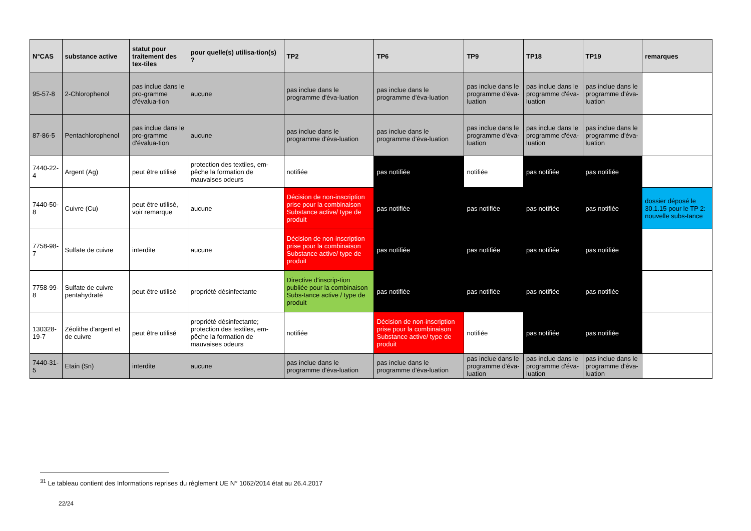| N°CAS | substance active | statut pour traitement des tex-tiles | pour quelle(s) utilisa-tion(s) ? | TP2 | TP6 | TP9 | TP18 | TP19 | remarques |
| --- | --- | --- | --- | --- | --- | --- | --- | --- | --- |
| 95-57-8 | 2-Chlorophenol | pas inclue dans le pro-gramme d'évalua-tion | aucune | pas inclue dans le programme d'éva-luation | pas inclue dans le programme d'éva-luation | pas inclue dans le programme d'éva-luation | pas inclue dans le programme d'éva-luation | pas inclue dans le programme d'éva-luation | |
| 87-86-5 | Pentachlorophenol | pas inclue dans le pro-gramme d'évalua-tion | aucune | pas inclue dans le programme d'éva-luation | pas inclue dans le programme d'éva-luation | pas inclue dans le programme d'éva-luation | pas inclue dans le programme d'éva-luation | pas inclue dans le programme d'éva-luation | |
| 7440-22-4 | Argent (Ag) | peut être utilisé | protection des textiles, em-pêche la formation de mauvaises odeurs | notifiée | pas notifiée | notifiée | pas notifiée | pas notifiée | |
| 7440-50-8 | Cuivre (Cu) | peut être utilisé, voir remarque | aucune | Décision de non-inscription prise pour la combinaison Substance active/ type de produit | pas notifiée | pas notifiée | pas notifiée | pas notifiée | dossier déposé le 30.1.15 pour le TP 2: nouvelle subs-tance |
| 7758-98-7 | Sulfate de cuivre | interdite | aucune | Décision de non-inscription prise pour la combinaison Substance active/ type de produit | pas notifiée | pas notifiée | pas notifiée | pas notifiée | |
| 7758-99-8 | Sulfate de cuivre pentahydraté | peut être utilisé | propriété désinfectante | Directive d'inscrip-tion publiée pour la combinaison Subs-tance active / type de produit | pas notifiée | pas notifiée | pas notifiée | pas notifiée | |
| 130328-19-7 | Zéolithe d'argent et de cuivre | peut être utilisé | propriété désinfectante; protection des textiles, em-pêche la formation de mauvaises odeurs | notifiée | Décision de non-inscription prise pour la combinaison Substance active/ type de produit | notifiée | pas notifiée | pas notifiée | |
| 7440-31-5 | Etain (Sn) | interdite | aucune | pas inclue dans le programme d'éva-luation | pas inclue dans le programme d'éva-luation | pas inclue dans le programme d'éva-luation | pas inclue dans le programme d'éva-luation | pas inclue dans le programme d'éva-luation | |
<sup>31</sup> Le tableau contient des Informations reprises du règlement UE N° 1062/2014 état au 26.4.2017
22/24